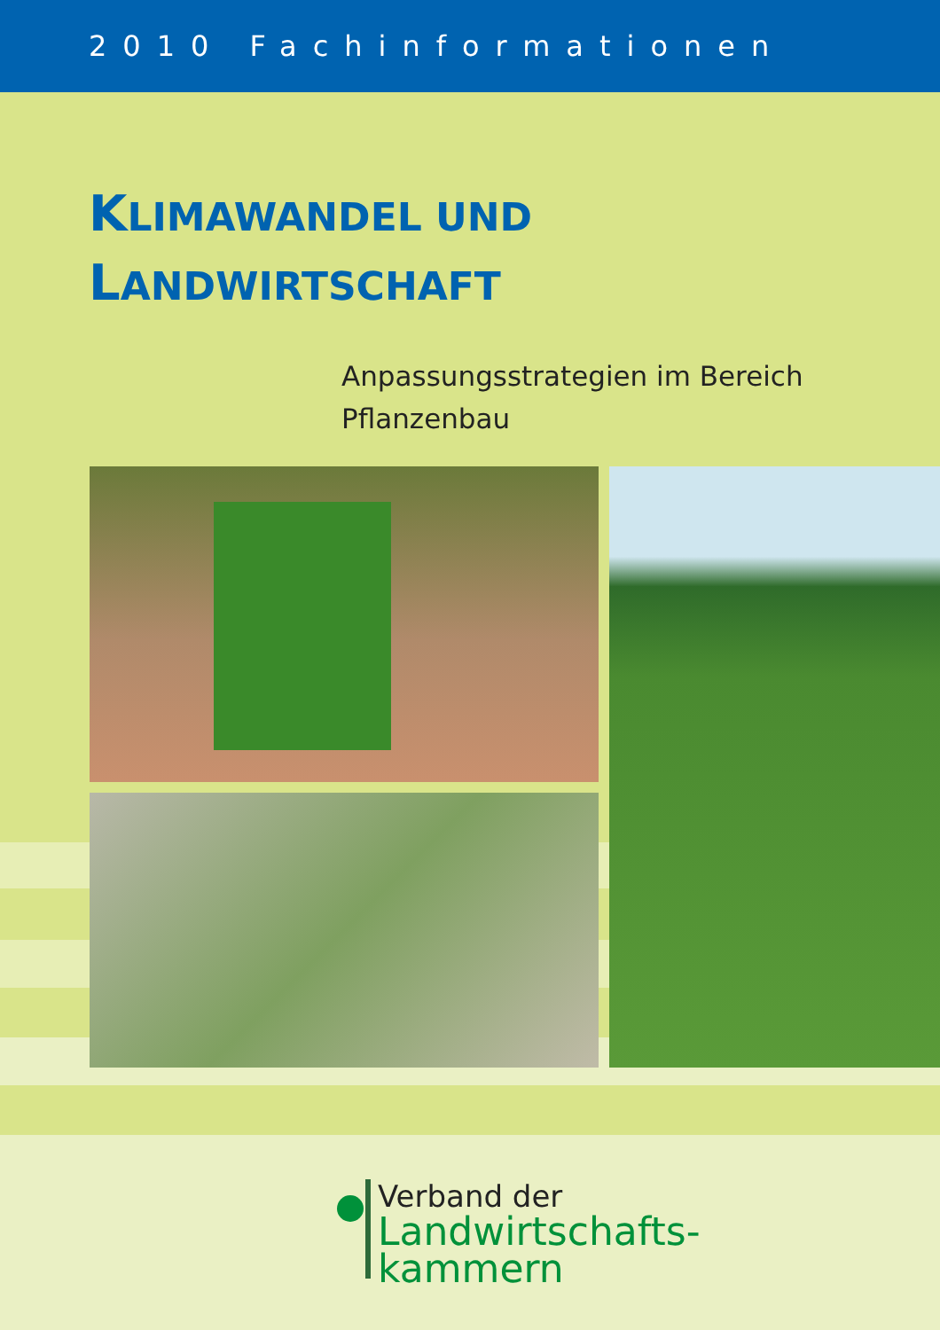2010 Fachinformationen
KLIMAWANDEL UND
LANDWIRTSCHAFT
Anpassungsstrategien im Bereich
Pflanzenbau
Verband der
Landwirtschafts-
kammern